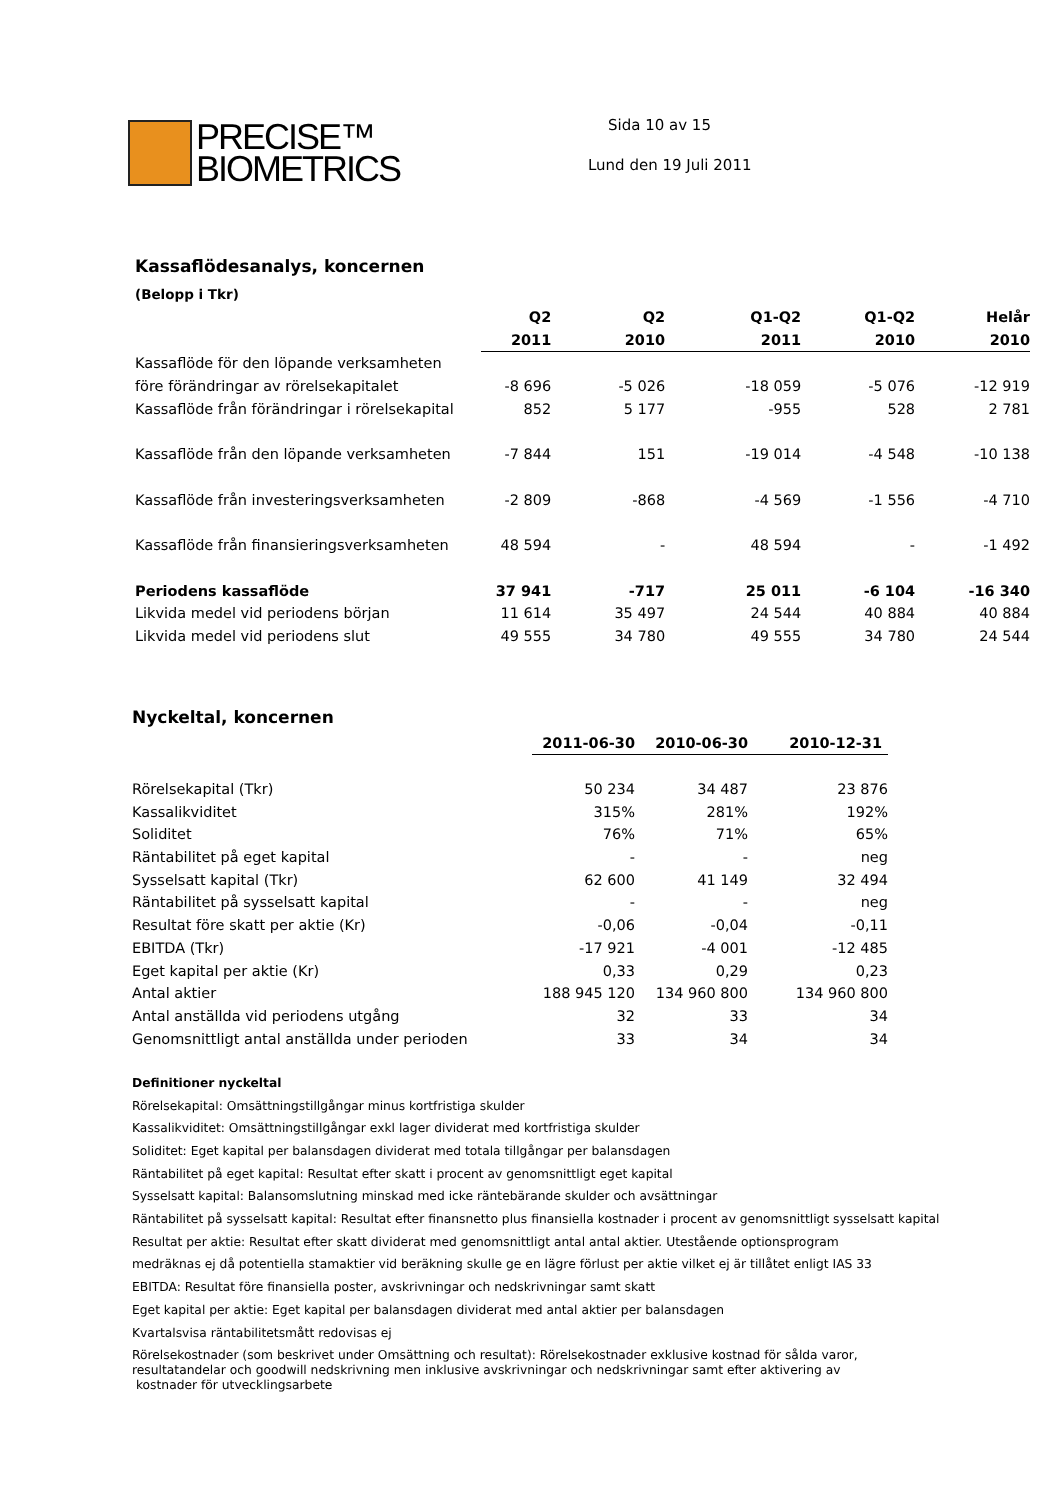PRECISE™
BIOMETRICS
Sida 10 av 15
Lund den 19 Juli 2011
Kassaflödesanalys, koncernen
(Belopp i Tkr)
| | Q2 | Q2 | Q1-Q2 | Q1-Q2 | Helår |
| --- | --- | --- | --- | --- | --- |
| | 2011 | 2010 | 2011 | 2010 | 2010 |
| Kassaflöde för den löpande verksamheten | | | | | |
| före förändringar av rörelsekapitalet | -8 696 | -5 026 | -18 059 | -5 076 | -12 919 |
| Kassaflöde från förändringar i rörelsekapital | 852 | 5 177 | -955 | 528 | 2 781 |
| Kassaflöde från den löpande verksamheten | -7 844 | 151 | -19 014 | -4 548 | -10 138 |
| Kassaflöde från investeringsverksamheten | -2 809 | -868 | -4 569 | -1 556 | -4 710 |
| Kassaflöde från finansieringsverksamheten | 48 594 | - | 48 594 | - | -1 492 |
| Periodens kassaflöde | 37 941 | -717 | 25 011 | -6 104 | -16 340 |
| Likvida medel vid periodens början | 11 614 | 35 497 | 24 544 | 40 884 | 40 884 |
| Likvida medel vid periodens slut | 49 555 | 34 780 | 49 555 | 34 780 | 24 544 |
Nyckeltal, koncernen
| | 2011-06-30 | 2010-06-30 | 2010-12-31 |
| --- | --- | --- | --- |
| Rörelsekapital (Tkr) | 50 234 | 34 487 | 23 876 |
| Kassalikviditet | 315% | 281% | 192% |
| Soliditet | 76% | 71% | 65% |
| Räntabilitet på eget kapital | - | - | neg |
| Sysselsatt kapital (Tkr) | 62 600 | 41 149 | 32 494 |
| Räntabilitet på sysselsatt kapital | - | - | neg |
| Resultat före skatt per aktie (Kr) | -0,06 | -0,04 | -0,11 |
| EBITDA (Tkr) | -17 921 | -4 001 | -12 485 |
| Eget kapital per aktie (Kr) | 0,33 | 0,29 | 0,23 |
| Antal aktier | 188 945 120 | 134 960 800 | 134 960 800 |
| Antal anställda vid periodens utgång | 32 | 33 | 34 |
| Genomsnittligt antal anställda under perioden | 33 | 34 | 34 |
Definitioner nyckeltal
Rörelsekapital: Omsättningstillgångar minus kortfristiga skulder
Kassalikviditet: Omsättningstillgångar exkl lager dividerat med kortfristiga skulder
Soliditet: Eget kapital per balansdagen dividerat med totala tillgångar per balansdagen
Räntabilitet på eget kapital: Resultat efter skatt i procent av genomsnittligt eget kapital
Sysselsatt kapital: Balansomslutning minskad med icke räntebärande skulder och avsättningar
Räntabilitet på sysselsatt kapital: Resultat efter finansnetto plus finansiella kostnader i procent av genomsnittligt sysselsatt kapital
Resultat per aktie: Resultat efter skatt dividerat med genomsnittligt antal antal aktier. Utestående optionsprogram
medräknas ej då potentiella stamaktier vid beräkning skulle ge en lägre förlust per aktie vilket ej är tillåtet enligt IAS 33
EBITDA: Resultat före finansiella poster, avskrivningar och nedskrivningar samt skatt
Eget kapital per aktie: Eget kapital per balansdagen dividerat med antal aktier per balansdagen
Kvartalsvisa räntabilitetsmått redovisas ej
Rörelsekostnader (som beskrivet under Omsättning och resultat): Rörelsekostnader exklusive kostnad för sålda varor,
resultatandelar och goodwill nedskrivning men inklusive avskrivningar och nedskrivningar samt efter aktivering av
kostnader för utvecklingsarbete